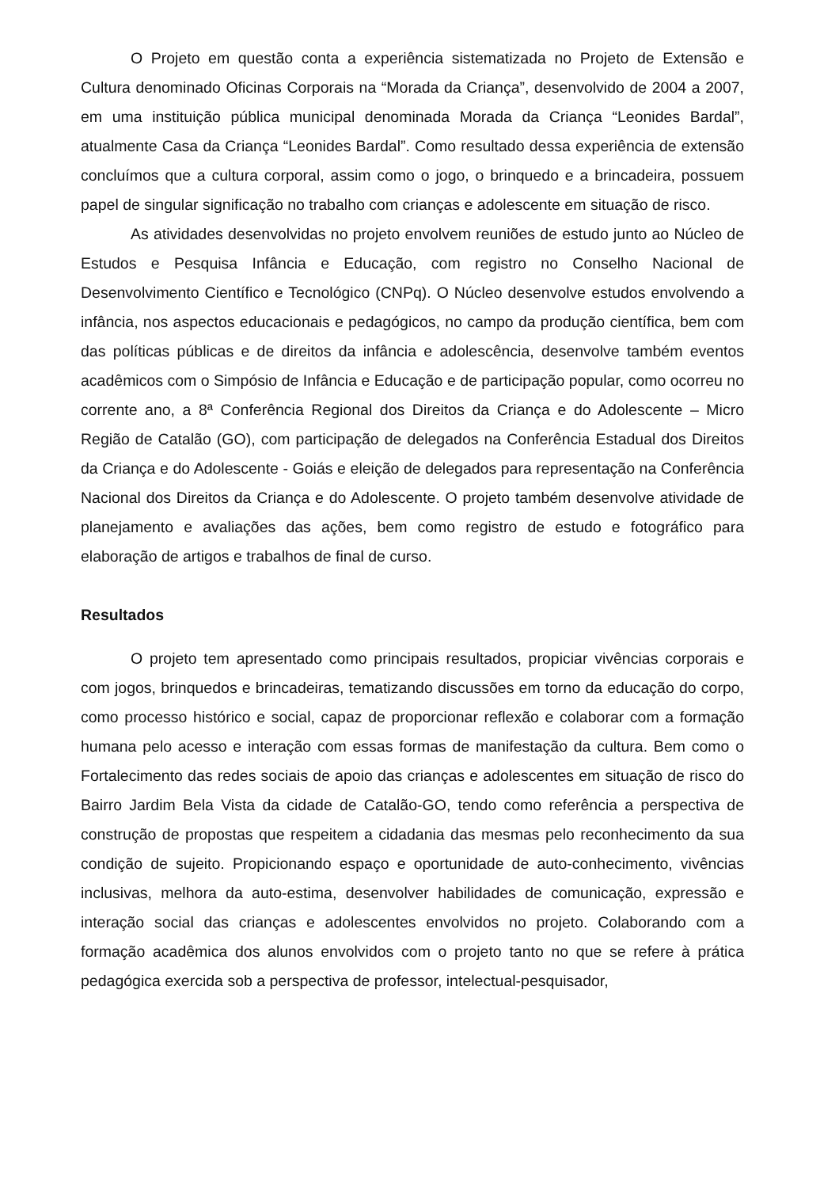O Projeto em questão conta a experiência sistematizada no Projeto de Extensão e Cultura denominado Oficinas Corporais na “Morada da Criança”, desenvolvido de 2004 a 2007, em uma instituição pública municipal denominada Morada da Criança “Leonides Bardal”, atualmente Casa da Criança “Leonides Bardal”. Como resultado dessa experiência de extensão concluímos que a cultura corporal, assim como o jogo, o brinquedo e a brincadeira, possuem papel de singular significação no trabalho com crianças e adolescente em situação de risco.
As atividades desenvolvidas no projeto envolvem reuniões de estudo junto ao Núcleo de Estudos e Pesquisa Infância e Educação, com registro no Conselho Nacional de Desenvolvimento Científico e Tecnológico (CNPq). O Núcleo desenvolve estudos envolvendo a infância, nos aspectos educacionais e pedagógicos, no campo da produção científica, bem com das políticas públicas e de direitos da infância e adolescência, desenvolve também eventos acadêmicos com o Simpósio de Infância e Educação e de participação popular, como ocorreu no corrente ano, a 8ª Conferência Regional dos Direitos da Criança e do Adolescente – Micro Região de Catalão (GO), com participação de delegados na Conferência Estadual dos Direitos da Criança e do Adolescente - Goiás e eleição de delegados para representação na Conferência Nacional dos Direitos da Criança e do Adolescente. O projeto também desenvolve atividade de planejamento e avaliações das ações, bem como registro de estudo e fotográfico para elaboração de artigos e trabalhos de final de curso.
Resultados
O projeto tem apresentado como principais resultados, propiciar vivências corporais e com jogos, brinquedos e brincadeiras, tematizando discussões em torno da educação do corpo, como processo histórico e social, capaz de proporcionar reflexão e colaborar com a formação humana pelo acesso e interação com essas formas de manifestação da cultura. Bem como o Fortalecimento das redes sociais de apoio das crianças e adolescentes em situação de risco do Bairro Jardim Bela Vista da cidade de Catalão-GO, tendo como referência a perspectiva de construção de propostas que respeitem a cidadania das mesmas pelo reconhecimento da sua condição de sujeito. Propicionando espaço e oportunidade de auto-conhecimento, vivências inclusivas, melhora da auto-estima, desenvolver habilidades de comunicação, expressão e interação social das crianças e adolescentes envolvidos no projeto. Colaborando com a formação acadêmica dos alunos envolvidos com o projeto tanto no que se refere à prática pedagógica exercida sob a perspectiva de professor, intelectual-pesquisador,